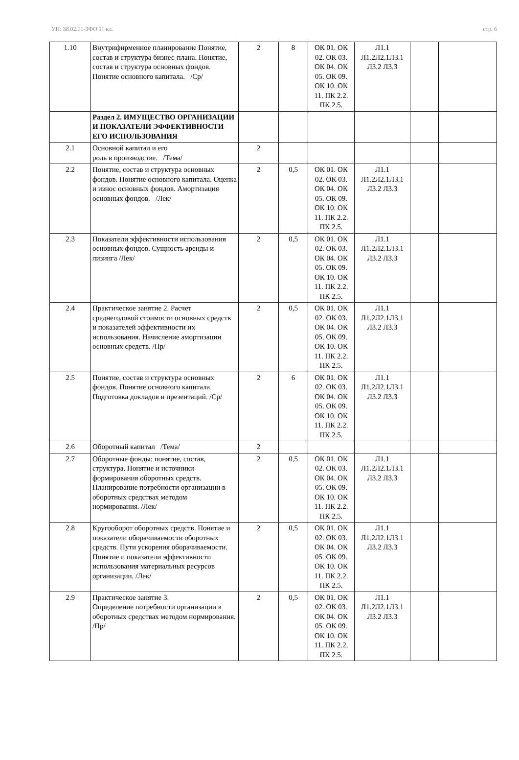УП: 38.02.01-ЗФО 11 кл. стр. 6
| 1.10 | Внутрифирменное планирование Понятие, состав и структура бизнес-плана. Понятие, состав и структура основных фондов. Понятие основного капитала. /Ср/ | 2 | 8 | ОК 01. ОК 02. ОК 03. ОК 04. ОК 05. ОК 09. ОК 10. ОК 11. ПК 2.2. ПК 2.5. | Л1.1 Л1.2Л2.1Л3.1 Л3.2 Л3.3 | | |
| | Раздел 2. ИМУЩЕСТВО ОРГАНИЗАЦИИ И ПОКАЗАТЕЛИ ЭФФЕКТИВНОСТИ ЕГО ИСПОЛЬЗОВАНИЯ | | | | | | |
| 2.1 | Основной капитал и его роль в производстве. /Тема/ | 2 | | | | | |
| 2.2 | Понятие, состав и структура основных фондов. Понятие основного капитала. Оценка и износ основных фондов. Амортизация основных фондов. /Лек/ | 2 | 0,5 | ОК 01. ОК 02. ОК 03. ОК 04. ОК 05. ОК 09. ОК 10. ОК 11. ПК 2.2. ПК 2.5. | Л1.1 Л1.2Л2.1Л3.1 Л3.2 Л3.3 | | |
| 2.3 | Показатели эффективности использования основных фондов. Сущность аренды и лизинга /Лек/ | 2 | 0,5 | ОК 01. ОК 02. ОК 03. ОК 04. ОК 05. ОК 09. ОК 10. ОК 11. ПК 2.2. ПК 2.5. | Л1.1 Л1.2Л2.1Л3.1 Л3.2 Л3.3 | | |
| 2.4 | Практическое занятие 2. Расчет среднегодовой стоимости основных средств и показателей эффективности их использования. Начисление амортизации основных средств. /Пр/ | 2 | 0,5 | ОК 01. ОК 02. ОК 03. ОК 04. ОК 05. ОК 09. ОК 10. ОК 11. ПК 2.2. ПК 2.5. | Л1.1 Л1.2Л2.1Л3.1 Л3.2 Л3.3 | | |
| 2.5 | Понятие, состав и структура основных фондов. Понятие основного капитала. Подготовка докладов и презентаций. /Ср/ | 2 | 6 | ОК 01. ОК 02. ОК 03. ОК 04. ОК 05. ОК 09. ОК 10. ОК 11. ПК 2.2. ПК 2.5. | Л1.1 Л1.2Л2.1Л3.1 Л3.2 Л3.3 | | |
| 2.6 | Оборотный капитал /Тема/ | 2 | | | | | |
| 2.7 | Оборотные фонды: понятие, состав, структура. Понятие и источники формирования оборотных средств. Планирование потребности организации в оборотных средствах методом нормирования. /Лек/ | 2 | 0,5 | ОК 01. ОК 02. ОК 03. ОК 04. ОК 05. ОК 09. ОК 10. ОК 11. ПК 2.2. ПК 2.5. | Л1.1 Л1.2Л2.1Л3.1 Л3.2 Л3.3 | | |
| 2.8 | Кругооборот оборотных средств. Понятие и показатели оборачиваемости оборотных средств. Пути ускорения оборачиваемости. Понятие и показатели эффективности использования материальных ресурсов организации. /Лек/ | 2 | 0,5 | ОК 01. ОК 02. ОК 03. ОК 04. ОК 05. ОК 09. ОК 10. ОК 11. ПК 2.2. ПК 2.5. | Л1.1 Л1.2Л2.1Л3.1 Л3.2 Л3.3 | | |
| 2.9 | Практическое занятие 3. Определение потребности организации в оборотных средствах методом нормирования. /Пр/ | 2 | 0,5 | ОК 01. ОК 02. ОК 03. ОК 04. ОК 05. ОК 09. ОК 10. ОК 11. ПК 2.2. ПК 2.5. | Л1.1 Л1.2Л2.1Л3.1 Л3.2 Л3.3 | | |